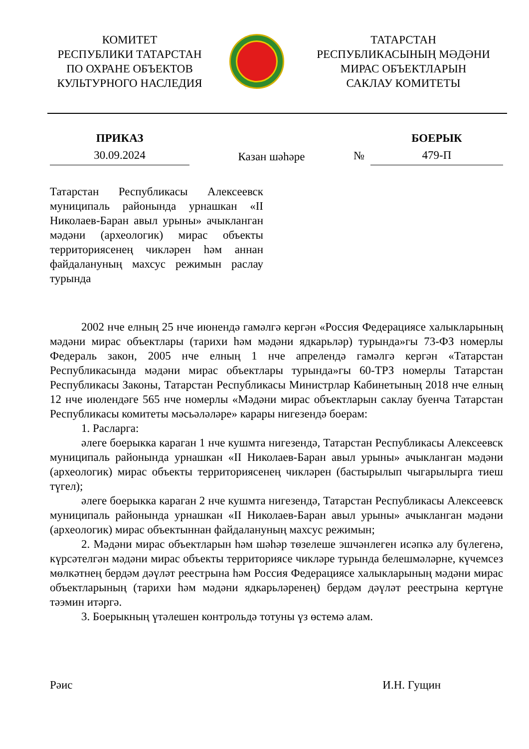КОМИТЕТ
РЕСПУБЛИКИ ТАТАРСТАН
ПО ОХРАНЕ ОБЪЕКТОВ
КУЛЬТУРНОГО НАСЛЕДИЯ
ТАТАРСТАН
РЕСПУБЛИКАСЫНЫҢ МӘДӘНИ
МИРАС ОБЪЕКТЛАРЫН
САКЛАУ КОМИТЕТЫ
ПРИКАЗ
30.09.2024
Казан шәһәре
№
БОЕРЫК
479-П
Татарстан Республикасы Алексеевск муниципаль районында урнашкан «II Николаев-Баран авыл урыны» ачыкланган мәдәни (археологик) мирас объекты территориясенең чикләрен һәм аннан файдалануның махсус режимын раслау турында
2002 нче елның 25 нче июнендә гамәлгә кергән «Россия Федерациясе халыкларының мәдәни мирас объектлары (тарихи һәм мәдәни ядкарьләр) турында»гы 73-ФЗ номерлы Федераль закон, 2005 нче елның 1 нче апрелендә гамәлгә кергән «Татарстан Республикасында мәдәни мирас объектлары турында»гы 60-ТРЗ номерлы Татарстан Республикасы Законы, Татарстан Республикасы Министрлар Кабинетының 2018 нче елның 12 нче июлендәге 565 нче номерлы «Мәдәни мирас объектларын саклау буенча Татарстан Республикасы комитеты мәсьәләләре» карары нигезендә боерам:
1. Расларга:
әлеге боерыкка караган 1 нче кушмта нигезендә, Татарстан Республикасы Алексеевск муниципаль районында урнашкан «II Николаев-Баран авыл урыны» ачыкланган мәдәни (археологик) мирас объекты территориясенең чикләрен (бастырылып чыгарылырга тиеш түгел);
әлеге боерыкка караган 2 нче кушмта нигезендә, Татарстан Республикасы Алексеевск муниципаль районында урнашкан «II Николаев-Баран авыл урыны» ачыкланган мәдәни (археологик) мирас объектыннан файдалануның махсус режимын;
2. Мәдәни мирас объектларын һәм шәһәр төзелеше эшчәнлеген исәпкә алу бүлегенә, күрсәтелгән мәдәни мирас объекты территориясе чикләре турында белешмәләрне, күчемсез мөлкәтнең бердәм дәүләт реестрына һәм Россия Федерациясе халыкларының мәдәни мирас объектларының (тарихи һәм мәдәни ядкарьләренең) бердәм дәүләт реестрына кертүне тәэмин итәргә.
3. Боерыкның үтәлешен контрольдә тотуны үз өстемә алам.
Рәис И.Н. Гущин